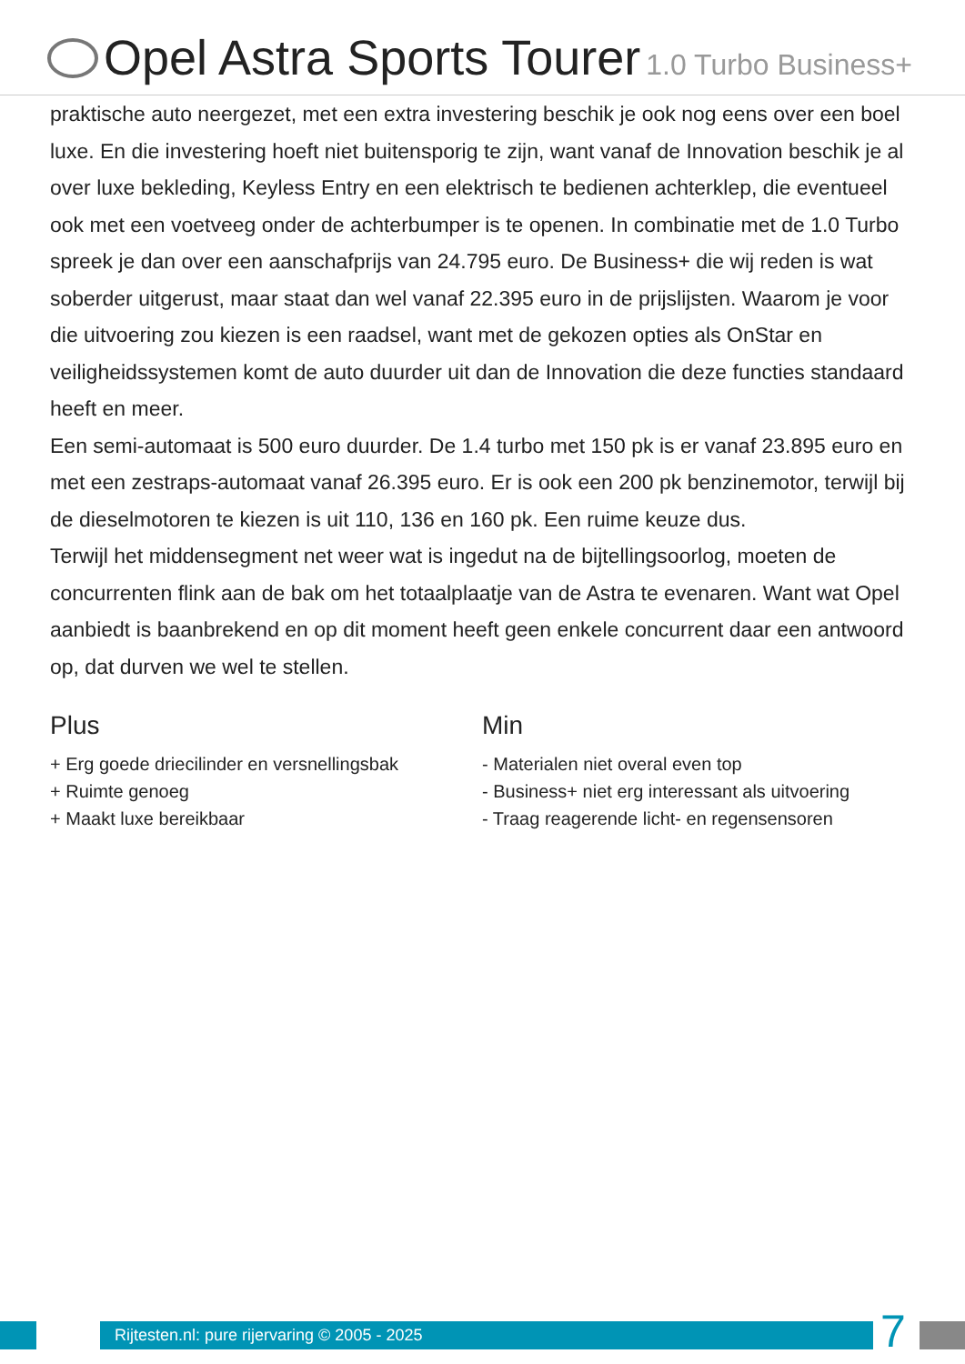Opel Astra Sports Tourer 1.0 Turbo Business+
praktische auto neergezet, met een extra investering beschik je ook nog eens over een boel luxe. En die investering hoeft niet buitensporig te zijn, want vanaf de Innovation beschik je al over luxe bekleding, Keyless Entry en een elektrisch te bedienen achterklep, die eventueel ook met een voetveeg onder de achterbumper is te openen. In combinatie met de 1.0 Turbo spreek je dan over een aanschafprijs van 24.795 euro. De Business+ die wij reden is wat soberder uitgerust, maar staat dan wel vanaf 22.395 euro in de prijslijsten. Waarom je voor die uitvoering zou kiezen is een raadsel, want met de gekozen opties als OnStar en veiligheidssystemen komt de auto duurder uit dan de Innovation die deze functies standaard heeft en meer.
Een semi-automaat is 500 euro duurder. De 1.4 turbo met 150 pk is er vanaf 23.895 euro en met een zestraps-automaat vanaf 26.395 euro. Er is ook een 200 pk benzinemotor, terwijl bij de dieselmotoren te kiezen is uit 110, 136 en 160 pk. Een ruime keuze dus.
Terwijl het middensegment net weer wat is ingedut na de bijtellingsoorlog, moeten de concurrenten flink aan de bak om het totaalplaatje van de Astra te evenaren. Want wat Opel aanbiedt is baanbrekend en op dit moment heeft geen enkele concurrent daar een antwoord op, dat durven we wel te stellen.
Plus
+ Erg goede driecilinder en versnellingsbak
+ Ruimte genoeg
+ Maakt luxe bereikbaar
Min
- Materialen niet overal even top
- Business+ niet erg interessant als uitvoering
- Traag reagerende licht- en regensensoren
Rijtesten.nl: pure rijervaring © 2005 - 2025 7